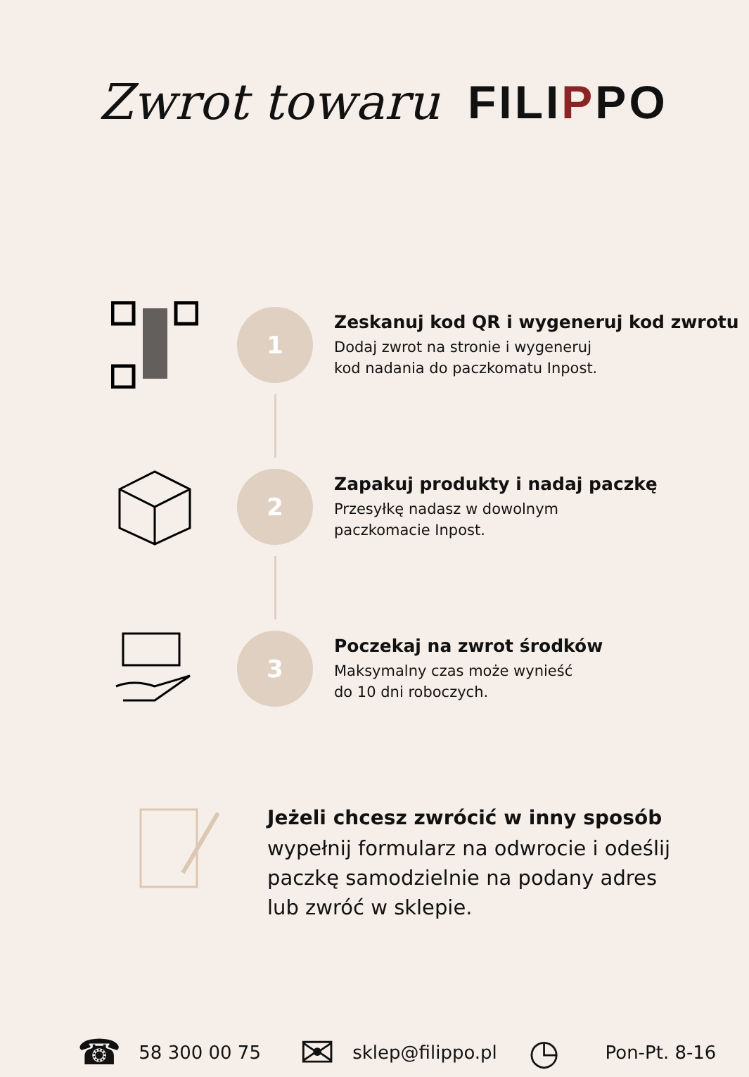Zwrot towaru FILIPPO
1
Zeskanuj kod QR i wygeneruj kod zwrotu
Dodaj zwrot na stronie i wygeneruj
kod nadania do paczkomatu Inpost.
2
Zapakuj produkty i nadaj paczkę
Przesyłkę nadasz w dowolnym
paczkomacie Inpost.
3
Poczekaj na zwrot środków
Maksymalny czas może wynieść
do 10 dni roboczych.
Jeżeli chcesz zwrócić w inny sposób
wypełnij formularz na odwrocie i odeślij
paczkę samodzielnie na podany adres
lub zwróć w sklepie.
☎ 58 300 00 75 ✉ sklep@filippo.pl ◷ Pon-Pt. 8-16